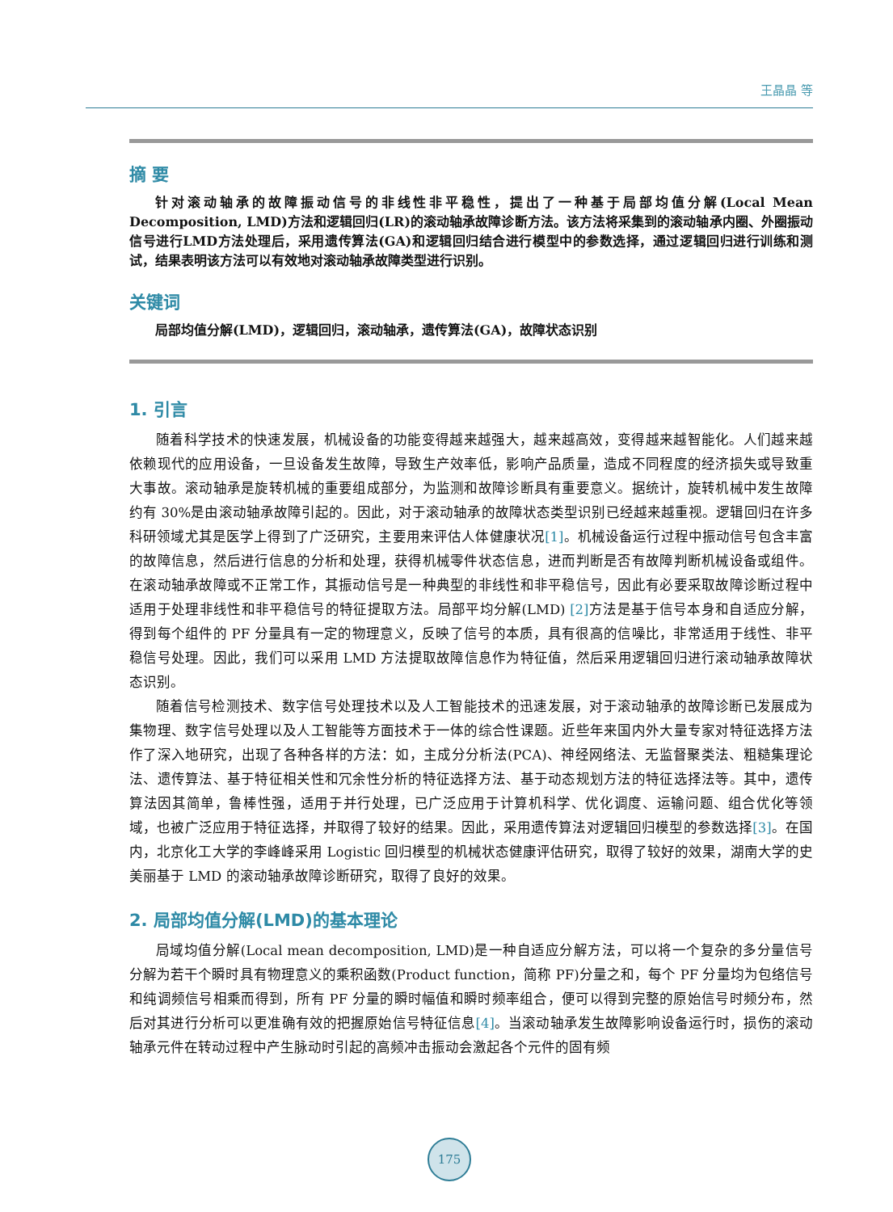王晶晶 等
摘 要
针对滚动轴承的故障振动信号的非线性非平稳性，提出了一种基于局部均值分解(Local Mean Decomposition, LMD)方法和逻辑回归(LR)的滚动轴承故障诊断方法。该方法将采集到的滚动轴承内圈、外圈振动信号进行LMD方法处理后，采用遗传算法(GA)和逻辑回归结合进行模型中的参数选择，通过逻辑回归进行训练和测试，结果表明该方法可以有效地对滚动轴承故障类型进行识别。
关键词
局部均值分解(LMD)，逻辑回归，滚动轴承，遗传算法(GA)，故障状态识别
1. 引言
随着科学技术的快速发展，机械设备的功能变得越来越强大，越来越高效，变得越来越智能化。人们越来越依赖现代的应用设备，一旦设备发生故障，导致生产效率低，影响产品质量，造成不同程度的经济损失或导致重大事故。滚动轴承是旋转机械的重要组成部分，为监测和故障诊断具有重要意义。据统计，旋转机械中发生故障约有 30%是由滚动轴承故障引起的。因此，对于滚动轴承的故障状态类型识别已经越来越重视。逻辑回归在许多科研领域尤其是医学上得到了广泛研究，主要用来评估人体健康状况[1]。机械设备运行过程中振动信号包含丰富的故障信息，然后进行信息的分析和处理，获得机械零件状态信息，进而判断是否有故障判断机械设备或组件。在滚动轴承故障或不正常工作，其振动信号是一种典型的非线性和非平稳信号，因此有必要采取故障诊断过程中适用于处理非线性和非平稳信号的特征提取方法。局部平均分解(LMD) [2] 方法是基于信号本身和自适应分解，得到每个组件的 PF 分量具有一定的物理意义，反映了信号的本质，具有很高的信噪比，非常适用于线性、非平稳信号处理。因此，我们可以采用 LMD 方法提取故障信息作为特征值，然后采用逻辑回归进行滚动轴承故障状态识别。
随着信号检测技术、数字信号处理技术以及人工智能技术的迅速发展，对于滚动轴承的故障诊断已发展成为集物理、数字信号处理以及人工智能等方面技术于一体的综合性课题。近些年来国内外大量专家对特征选择方法作了深入地研究，出现了各种各样的方法：如，主成分分析法(PCA)、神经网络法、无监督聚类法、粗糙集理论法、遗传算法、基于特征相关性和冗余性分析的特征选择方法、基于动态规划方法的特征选择法等。其中，遗传算法因其简单，鲁棒性强，适用于并行处理，已广泛应用于计算机科学、优化调度、运输问题、组合优化等领域，也被广泛应用于特征选择，并取得了较好的结果。因此，采用遗传算法对逻辑回归模型的参数选择[3]。在国内，北京化工大学的李峰峰采用 Logistic 回归模型的机械状态健康评估研究，取得了较好的效果，湖南大学的史美丽基于 LMD 的滚动轴承故障诊断研究，取得了良好的效果。
2. 局部均值分解(LMD)的基本理论
局域均值分解(Local mean decomposition, LMD)是一种自适应分解方法，可以将一个复杂的多分量信号分解为若干个瞬时具有物理意义的乘积函数(Product function，简称 PF)分量之和，每个 PF 分量均为包络信号和纯调频信号相乘而得到，所有 PF 分量的瞬时幅值和瞬时频率组合，便可以得到完整的原始信号时频分布，然后对其进行分析可以更准确有效的把握原始信号特征信息[4]。当滚动轴承发生故障影响设备运行时，损伤的滚动轴承元件在转动过程中产生脉动时引起的高频冲击振动会激起各个元件的固有频
175